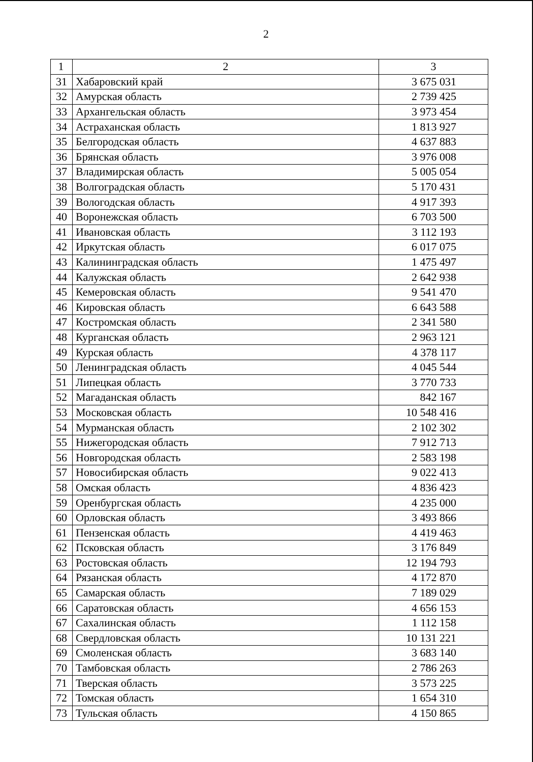2
| 1 | 2 | 3 |
| 31 | Хабаровский край | 3 675 031 |
| 32 | Амурская область | 2 739 425 |
| 33 | Архангельская область | 3 973 454 |
| 34 | Астраханская область | 1 813 927 |
| 35 | Белгородская область | 4 637 883 |
| 36 | Брянская область | 3 976 008 |
| 37 | Владимирская область | 5 005 054 |
| 38 | Волгоградская область | 5 170 431 |
| 39 | Вологодская область | 4 917 393 |
| 40 | Воронежская область | 6 703 500 |
| 41 | Ивановская область | 3 112 193 |
| 42 | Иркутская область | 6 017 075 |
| 43 | Калининградская область | 1 475 497 |
| 44 | Калужская область | 2 642 938 |
| 45 | Кемеровская область | 9 541 470 |
| 46 | Кировская область | 6 643 588 |
| 47 | Костромская область | 2 341 580 |
| 48 | Курганская область | 2 963 121 |
| 49 | Курская область | 4 378 117 |
| 50 | Ленинградская область | 4 045 544 |
| 51 | Липецкая область | 3 770 733 |
| 52 | Магаданская область | 842 167 |
| 53 | Московская область | 10 548 416 |
| 54 | Мурманская область | 2 102 302 |
| 55 | Нижегородская область | 7 912 713 |
| 56 | Новгородская область | 2 583 198 |
| 57 | Новосибирская область | 9 022 413 |
| 58 | Омская область | 4 836 423 |
| 59 | Оренбургская область | 4 235 000 |
| 60 | Орловская область | 3 493 866 |
| 61 | Пензенская область | 4 419 463 |
| 62 | Псковская область | 3 176 849 |
| 63 | Ростовская область | 12 194 793 |
| 64 | Рязанская область | 4 172 870 |
| 65 | Самарская область | 7 189 029 |
| 66 | Саратовская область | 4 656 153 |
| 67 | Сахалинская область | 1 112 158 |
| 68 | Свердловская область | 10 131 221 |
| 69 | Смоленская область | 3 683 140 |
| 70 | Тамбовская область | 2 786 263 |
| 71 | Тверская область | 3 573 225 |
| 72 | Томская область | 1 654 310 |
| 73 | Тульская область | 4 150 865 |